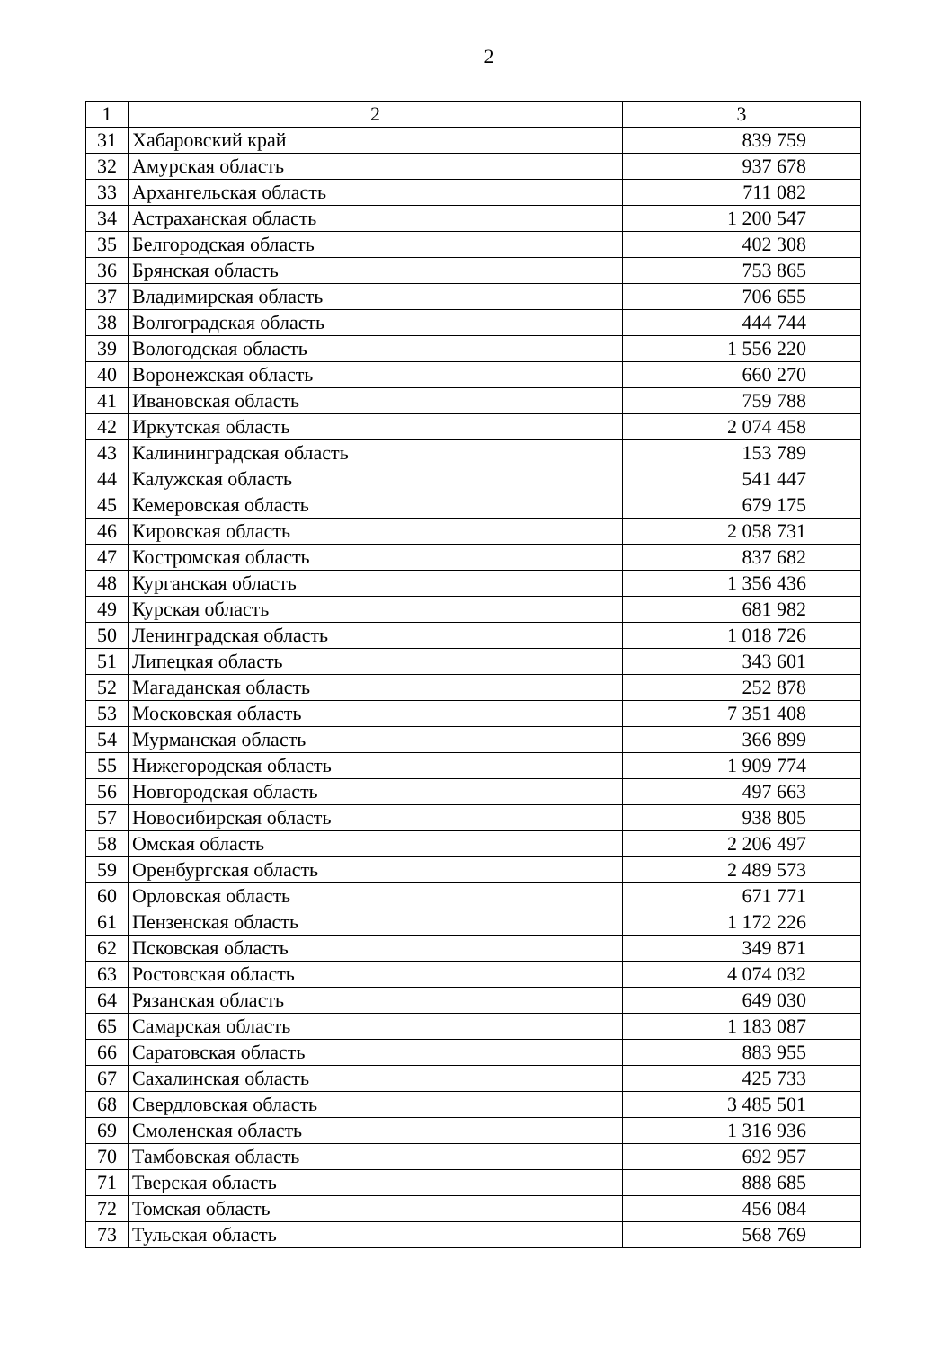2
| 1 | 2 | 3 |
| --- | --- | --- |
| 31 | Хабаровский край | 839 759 |
| 32 | Амурская область | 937 678 |
| 33 | Архангельская область | 711 082 |
| 34 | Астраханская область | 1 200 547 |
| 35 | Белгородская область | 402 308 |
| 36 | Брянская область | 753 865 |
| 37 | Владимирская область | 706 655 |
| 38 | Волгоградская область | 444 744 |
| 39 | Вологодская область | 1 556 220 |
| 40 | Воронежская область | 660 270 |
| 41 | Ивановская область | 759 788 |
| 42 | Иркутская область | 2 074 458 |
| 43 | Калининградская область | 153 789 |
| 44 | Калужская область | 541 447 |
| 45 | Кемеровская область | 679 175 |
| 46 | Кировская область | 2 058 731 |
| 47 | Костромская область | 837 682 |
| 48 | Курганская область | 1 356 436 |
| 49 | Курская область | 681 982 |
| 50 | Ленинградская область | 1 018 726 |
| 51 | Липецкая область | 343 601 |
| 52 | Магаданская область | 252 878 |
| 53 | Московская область | 7 351 408 |
| 54 | Мурманская область | 366 899 |
| 55 | Нижегородская область | 1 909 774 |
| 56 | Новгородская область | 497 663 |
| 57 | Новосибирская область | 938 805 |
| 58 | Омская область | 2 206 497 |
| 59 | Оренбургская область | 2 489 573 |
| 60 | Орловская область | 671 771 |
| 61 | Пензенская область | 1 172 226 |
| 62 | Псковская область | 349 871 |
| 63 | Ростовская область | 4 074 032 |
| 64 | Рязанская область | 649 030 |
| 65 | Самарская область | 1 183 087 |
| 66 | Саратовская область | 883 955 |
| 67 | Сахалинская область | 425 733 |
| 68 | Свердловская область | 3 485 501 |
| 69 | Смоленская область | 1 316 936 |
| 70 | Тамбовская область | 692 957 |
| 71 | Тверская область | 888 685 |
| 72 | Томская область | 456 084 |
| 73 | Тульская область | 568 769 |